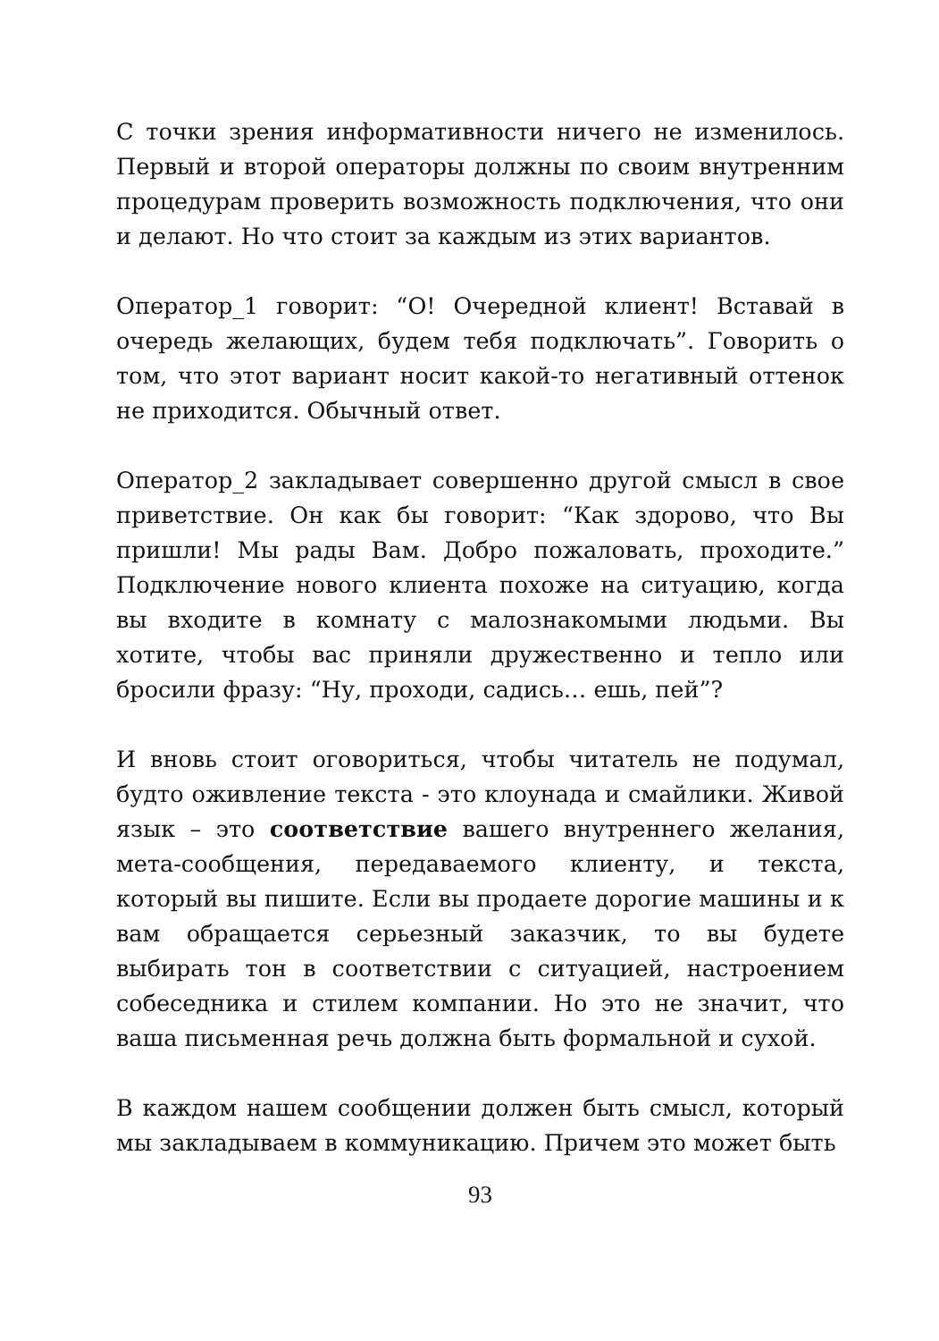С точки зрения информативности ничего не изменилось. Первый и второй операторы должны по своим внутренним процедурам проверить возможность подключения, что они и делают. Но что стоит за каждым из этих вариантов.
Оператор_1 говорит: “О! Очередной клиент! Вставай в очередь желающих, будем тебя подключать”. Говорить о том, что этот вариант носит какой-то негативный оттенок не приходится. Обычный ответ.
Оператор_2 закладывает совершенно другой смысл в свое приветствие. Он как бы говорит: “Как здорово, что Вы пришли! Мы рады Вам. Добро пожаловать, проходите.” Подключение нового клиента похоже на ситуацию, когда вы входите в комнату с малознакомыми людьми. Вы хотите, чтобы вас приняли дружественно и тепло или бросили фразу: “Ну, проходи, садись… ешь, пей”?
И вновь стоит оговориться, чтобы читатель не подумал, будто оживление текста - это клоунада и смайлики. Живой язык – это соответствие вашего внутреннего желания, мета-сообщения, передаваемого клиенту, и текста, который вы пишите. Если вы продаете дорогие машины и к вам обращается серьезный заказчик, то вы будете выбирать тон в соответствии с ситуацией, настроением собеседника и стилем компании. Но это не значит, что ваша письменная речь должна быть формальной и сухой.
В каждом нашем сообщении должен быть смысл, который мы закладываем в коммуникацию. Причем это может быть
93